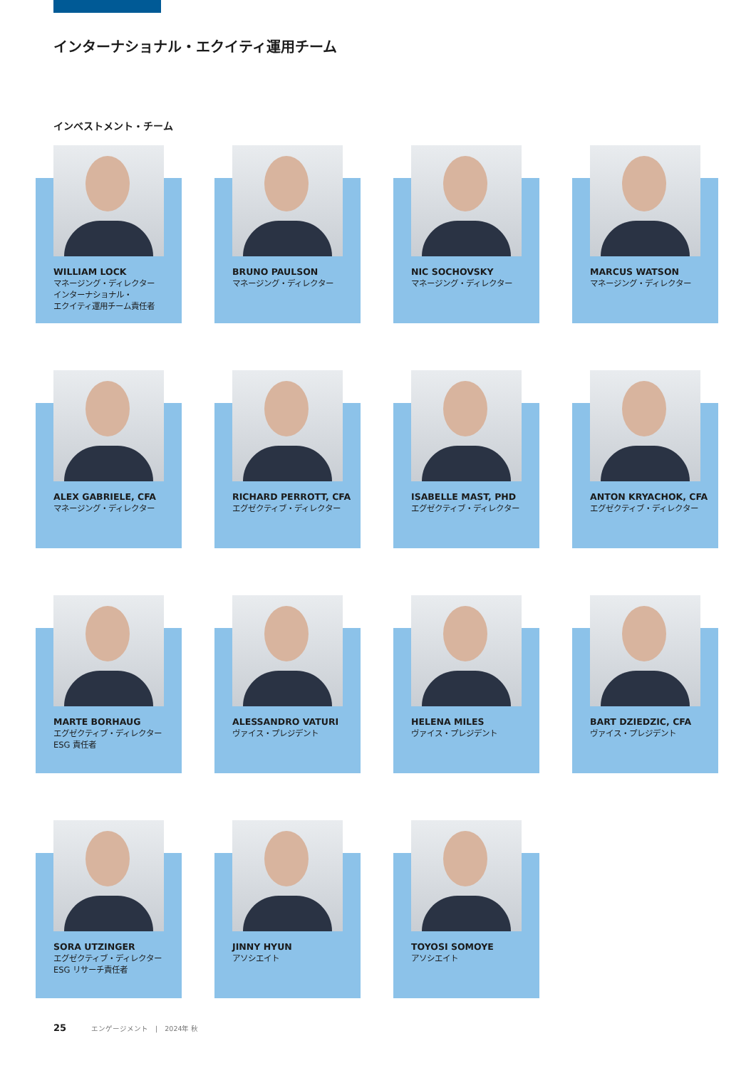インターナショナル・エクイティ運用チーム
インベストメント・チーム
WILLIAM LOCK
マネージング・ディレクター
インターナショナル・
エクイティ運用チーム責任者
BRUNO PAULSON
マネージング・ディレクター
NIC SOCHOVSKY
マネージング・ディレクター
MARCUS WATSON
マネージング・ディレクター
ALEX GABRIELE, CFA
マネージング・ディレクター
RICHARD PERROTT, CFA
エグゼクティブ・ディレクター
ISABELLE MAST, PHD
エグゼクティブ・ディレクター
ANTON KRYACHOK, CFA
エグゼクティブ・ディレクター
MARTE BORHAUG
エグゼクティブ・ディレクター
ESG 責任者
ALESSANDRO VATURI
ヴァイス・プレジデント
HELENA MILES
ヴァイス・プレジデント
BART DZIEDZIC, CFA
ヴァイス・プレジデント
SORA UTZINGER
エグゼクティブ・ディレクター
ESG リサーチ責任者
JINNY HYUN
アソシエイト
TOYOSI SOMOYE
アソシエイト
25 エンゲージメント　|　2024年 秋